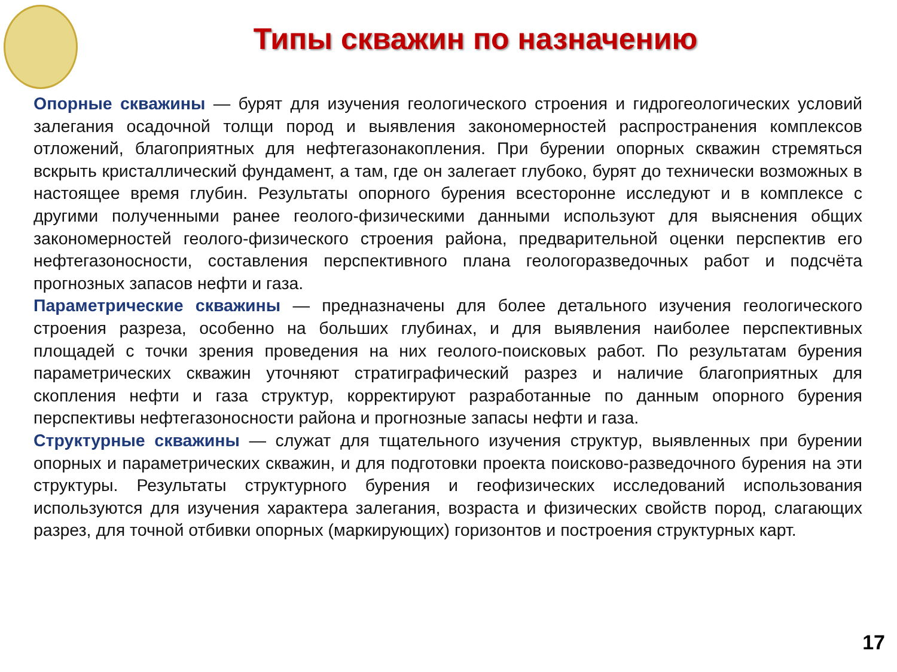Типы скважин по назначению
Опорные скважины — бурят для изучения геологического строения и гидрогеологических условий залегания осадочной толщи пород и выявления закономерностей распространения комплексов отложений, благоприятных для нефтегазонакопления. При бурении опорных скважин стремяться вскрыть кристаллический фундамент, а там, где он залегает глубоко, бурят до технически возможных в настоящее время глубин. Результаты опорного бурения всесторонне исследуют и в комплексе с другими полученными ранее геолого-физическими данными используют для выяснения общих закономерностей геолого-физического строения района, предварительной оценки перспектив его нефтегазоносности, составления перспективного плана геологоразведочных работ и подсчёта прогнозных запасов нефти и газа.
Параметрические скважины — предназначены для более детального изучения геологического строения разреза, особенно на больших глубинах, и для выявления наиболее перспективных площадей с точки зрения проведения на них геолого-поисковых работ. По результатам бурения параметрических скважин уточняют стратиграфический разрез и наличие благоприятных для скопления нефти и газа структур, корректируют разработанные по данным опорного бурения перспективы нефтегазоносности района и прогнозные запасы нефти и газа.
Структурные скважины — служат для тщательного изучения структур, выявленных при бурении опорных и параметрических скважин, и для подготовки проекта поисково-разведочного бурения на эти структуры. Результаты структурного бурения и геофизических исследований использования используются для изучения характера залегания, возраста и физических свойств пород, слагающих разрез, для точной отбивки опорных (маркирующих) горизонтов и построения структурных карт.
17